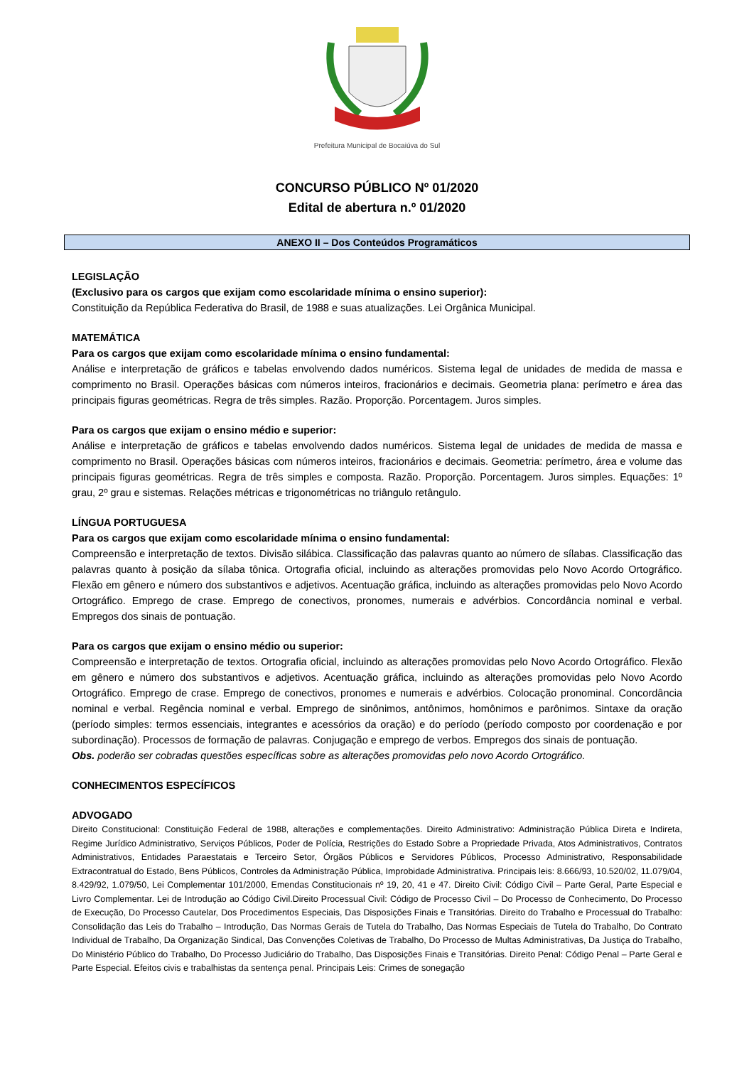Prefeitura Municipal de Bocaiúva do Sul
CONCURSO PÚBLICO Nº 01/2020
Edital de abertura n.º 01/2020
ANEXO II – Dos Conteúdos Programáticos
LEGISLAÇÃO
(Exclusivo para os cargos que exijam como escolaridade mínima o ensino superior):
Constituição da República Federativa do Brasil, de 1988 e suas atualizações. Lei Orgânica Municipal.
MATEMÁTICA
Para os cargos que exijam como escolaridade mínima o ensino fundamental:
Análise e interpretação de gráficos e tabelas envolvendo dados numéricos. Sistema legal de unidades de medida de massa e comprimento no Brasil. Operações básicas com números inteiros, fracionários e decimais. Geometria plana: perímetro e área das principais figuras geométricas. Regra de três simples. Razão. Proporção. Porcentagem. Juros simples.
Para os cargos que exijam o ensino médio e superior:
Análise e interpretação de gráficos e tabelas envolvendo dados numéricos. Sistema legal de unidades de medida de massa e comprimento no Brasil. Operações básicas com números inteiros, fracionários e decimais. Geometria: perímetro, área e volume das principais figuras geométricas. Regra de três simples e composta. Razão. Proporção. Porcentagem. Juros simples. Equações: 1º grau, 2º grau e sistemas. Relações métricas e trigonométricas no triângulo retângulo.
LÍNGUA PORTUGUESA
Para os cargos que exijam como escolaridade mínima o ensino fundamental:
Compreensão e interpretação de textos. Divisão silábica. Classificação das palavras quanto ao número de sílabas. Classificação das palavras quanto à posição da sílaba tônica. Ortografia oficial, incluindo as alterações promovidas pelo Novo Acordo Ortográfico. Flexão em gênero e número dos substantivos e adjetivos. Acentuação gráfica, incluindo as alterações promovidas pelo Novo Acordo Ortográfico. Emprego de crase. Emprego de conectivos, pronomes, numerais e advérbios. Concordância nominal e verbal. Empregos dos sinais de pontuação.
Para os cargos que exijam o ensino médio ou superior:
Compreensão e interpretação de textos. Ortografia oficial, incluindo as alterações promovidas pelo Novo Acordo Ortográfico. Flexão em gênero e número dos substantivos e adjetivos. Acentuação gráfica, incluindo as alterações promovidas pelo Novo Acordo Ortográfico. Emprego de crase. Emprego de conectivos, pronomes e numerais e advérbios. Colocação pronominal. Concordância nominal e verbal. Regência nominal e verbal. Emprego de sinônimos, antônimos, homônimos e parônimos. Sintaxe da oração (período simples: termos essenciais, integrantes e acessórios da oração) e do período (período composto por coordenação e por subordinação). Processos de formação de palavras. Conjugação e emprego de verbos. Empregos dos sinais de pontuação.
Obs. poderão ser cobradas questões específicas sobre as alterações promovidas pelo novo Acordo Ortográfico.
CONHECIMENTOS ESPECÍFICOS
ADVOGADO
Direito Constitucional: Constituição Federal de 1988, alterações e complementações. Direito Administrativo: Administração Pública Direta e Indireta, Regime Jurídico Administrativo, Serviços Públicos, Poder de Polícia, Restrições do Estado Sobre a Propriedade Privada, Atos Administrativos, Contratos Administrativos, Entidades Paraestatais e Terceiro Setor, Órgãos Públicos e Servidores Públicos, Processo Administrativo, Responsabilidade Extracontratual do Estado, Bens Públicos, Controles da Administração Pública, Improbidade Administrativa. Principais leis: 8.666/93, 10.520/02, 11.079/04, 8.429/92, 1.079/50, Lei Complementar 101/2000, Emendas Constitucionais nº 19, 20, 41 e 47. Direito Civil: Código Civil – Parte Geral, Parte Especial e Livro Complementar. Lei de Introdução ao Código Civil.Direito Processual Civil: Código de Processo Civil – Do Processo de Conhecimento, Do Processo de Execução, Do Processo Cautelar, Dos Procedimentos Especiais, Das Disposições Finais e Transitórias. Direito do Trabalho e Processual do Trabalho: Consolidação das Leis do Trabalho – Introdução, Das Normas Gerais de Tutela do Trabalho, Das Normas Especiais de Tutela do Trabalho, Do Contrato Individual de Trabalho, Da Organização Sindical, Das Convenções Coletivas de Trabalho, Do Processo de Multas Administrativas, Da Justiça do Trabalho, Do Ministério Público do Trabalho, Do Processo Judiciário do Trabalho, Das Disposições Finais e Transitórias. Direito Penal: Código Penal – Parte Geral e Parte Especial. Efeitos civis e trabalhistas da sentença penal. Principais Leis: Crimes de sonegação